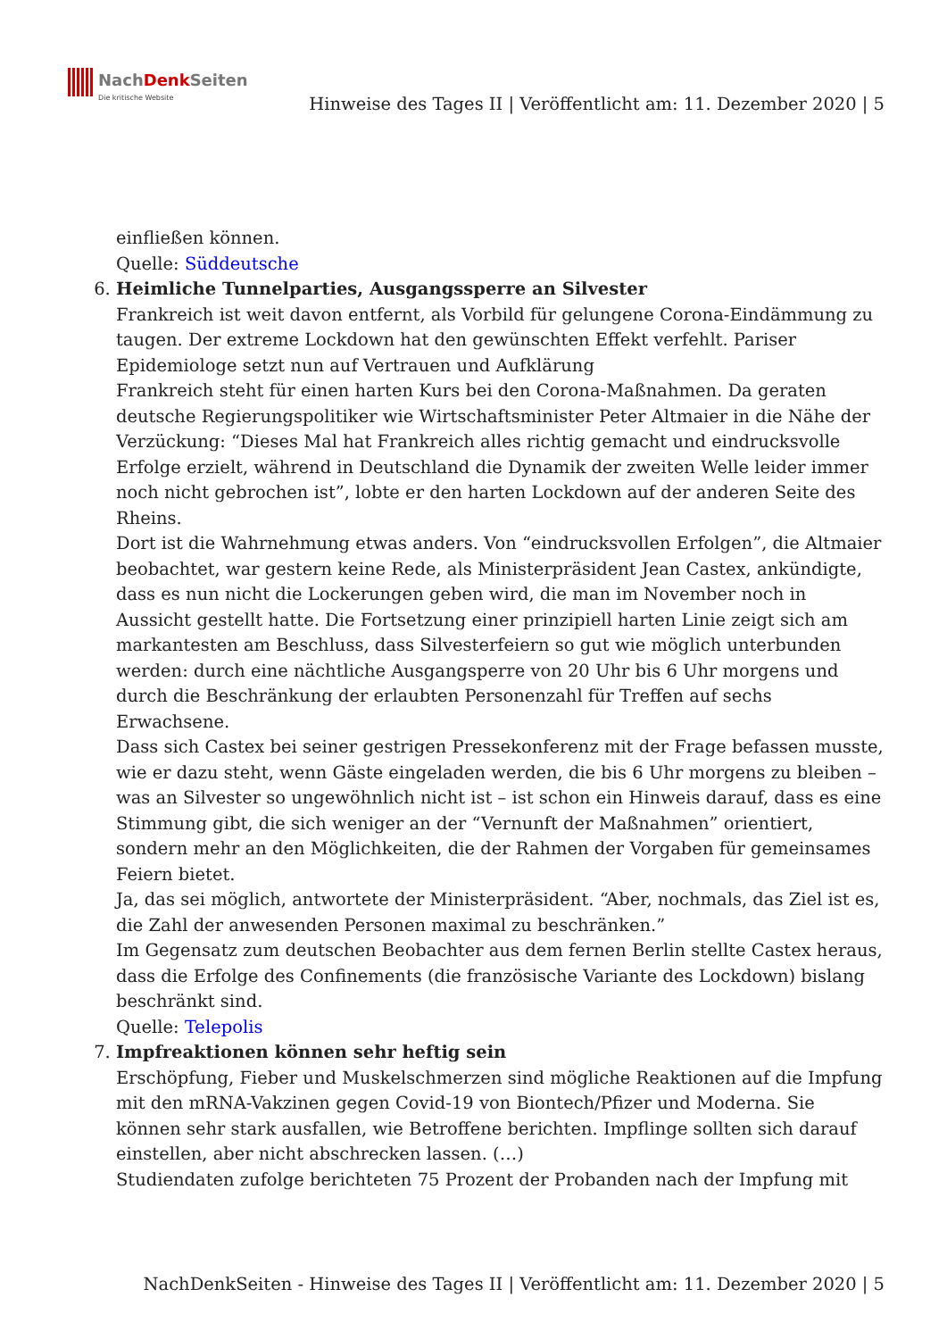NachDenk Seiten Die kritische Website
Hinweise des Tages II | Veröffentlicht am: 11. Dezember 2020 | 5
einfließen können.
Quelle: Süddeutsche
6. Heimliche Tunnelparties, Ausgangssperre an Silvester
Frankreich ist weit davon entfernt, als Vorbild für gelungene Corona-Eindämmung zu taugen. Der extreme Lockdown hat den gewünschten Effekt verfehlt. Pariser Epidemiologe setzt nun auf Vertrauen und Aufklärung
Frankreich steht für einen harten Kurs bei den Corona-Maßnahmen. Da geraten deutsche Regierungspolitiker wie Wirtschaftsminister Peter Altmaier in die Nähe der Verzückung: “Dieses Mal hat Frankreich alles richtig gemacht und eindrucksvolle Erfolge erzielt, während in Deutschland die Dynamik der zweiten Welle leider immer noch nicht gebrochen ist”, lobte er den harten Lockdown auf der anderen Seite des Rheins.
Dort ist die Wahrnehmung etwas anders. Von “eindrucksvollen Erfolgen”, die Altmaier beobachtet, war gestern keine Rede, als Ministerpräsident Jean Castex, ankündigte, dass es nun nicht die Lockerungen geben wird, die man im November noch in Aussicht gestellt hatte. Die Fortsetzung einer prinzipiell harten Linie zeigt sich am markantesten am Beschluss, dass Silvesterfeiern so gut wie möglich unterbunden werden: durch eine nächtliche Ausgangsperre von 20 Uhr bis 6 Uhr morgens und durch die Beschränkung der erlaubten Personenzahl für Treffen auf sechs Erwachsene.
Dass sich Castex bei seiner gestrigen Pressekonferenz mit der Frage befassen musste, wie er dazu steht, wenn Gäste eingeladen werden, die bis 6 Uhr morgens zu bleiben – was an Silvester so ungewöhnlich nicht ist – ist schon ein Hinweis darauf, dass es eine Stimmung gibt, die sich weniger an der “Vernunft der Maßnahmen” orientiert, sondern mehr an den Möglichkeiten, die der Rahmen der Vorgaben für gemeinsames Feiern bietet.
Ja, das sei möglich, antwortete der Ministerpräsident. “Aber, nochmals, das Ziel ist es, die Zahl der anwesenden Personen maximal zu beschränken.”
Im Gegensatz zum deutschen Beobachter aus dem fernen Berlin stellte Castex heraus, dass die Erfolge des Confinements (die französische Variante des Lockdown) bislang beschränkt sind.
Quelle: Telepolis
7. Impfreaktionen können sehr heftig sein
Erschöpfung, Fieber und Muskelschmerzen sind mögliche Reaktionen auf die Impfung mit den mRNA-Vakzinen gegen Covid-19 von Biontech/Pfizer und Moderna. Sie können sehr stark ausfallen, wie Betroffene berichten. Impflinge sollten sich darauf einstellen, aber nicht abschrecken lassen. (…)
Studiendaten zufolge berichteten 75 Prozent der Probanden nach der Impfung mit
NachDenkSeiten - Hinweise des Tages II | Veröffentlicht am: 11. Dezember 2020 | 5